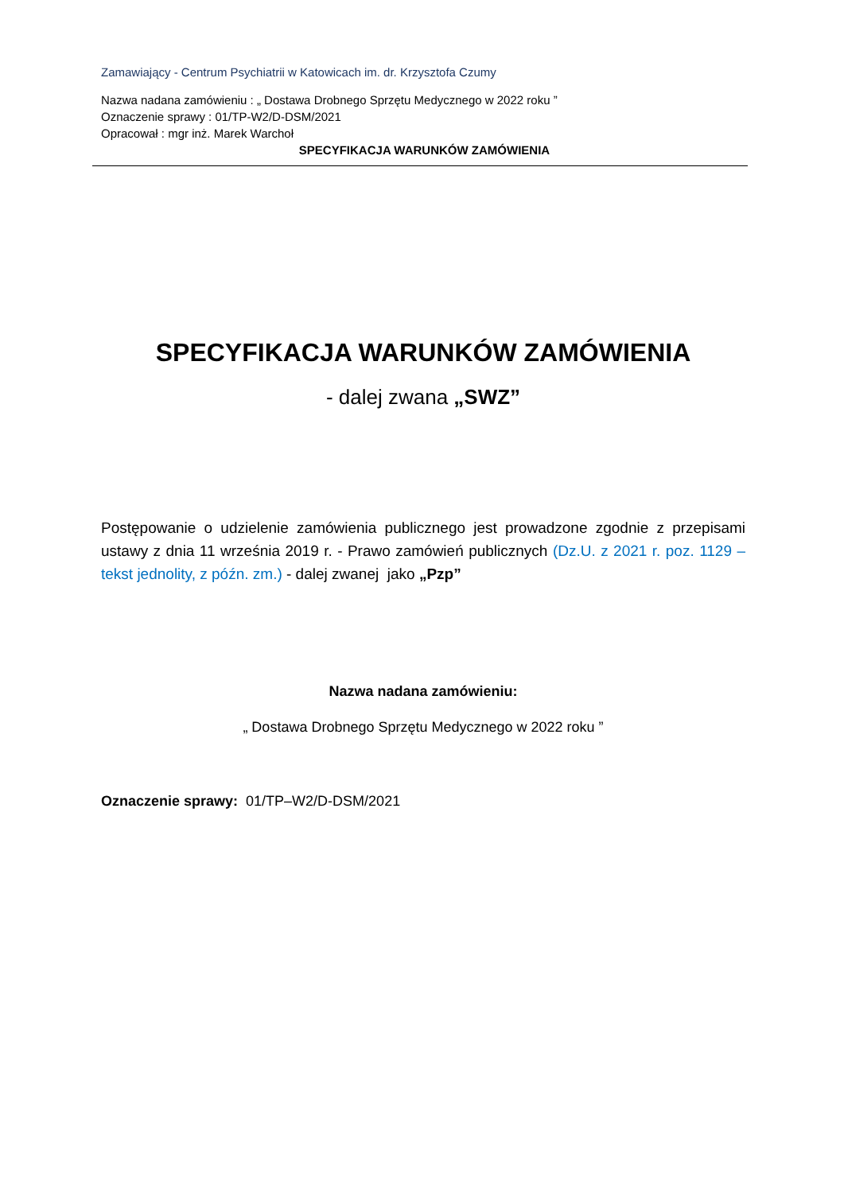Zamawiający - Centrum Psychiatrii w Katowicach im. dr. Krzysztofa Czumy
Nazwa nadana zamówieniu : „ Dostawa Drobnego Sprzętu Medycznego w 2022 roku ”
Oznaczenie sprawy : 01/TP-W2/D-DSM/2021
Opracował : mgr inż. Marek Warchoł
SPECYFIKACJA WARUNKÓW ZAMÓWIENIA
SPECYFIKACJA WARUNKÓW ZAMÓWIENIA
- dalej zwana „SWZ”
Postępowanie o udzielenie zamówienia publicznego jest prowadzone zgodnie z przepisami ustawy z dnia 11 września 2019 r. - Prawo zamówień publicznych (Dz.U. z 2021 r. poz. 1129 – tekst jednolity, z późn. zm.) - dalej zwanej jako „Pzp”
Nazwa nadana zamówieniu:
„ Dostawa Drobnego Sprzętu Medycznego w 2022 roku ”
Oznaczenie sprawy: 01/TP–W2/D-DSM/2021